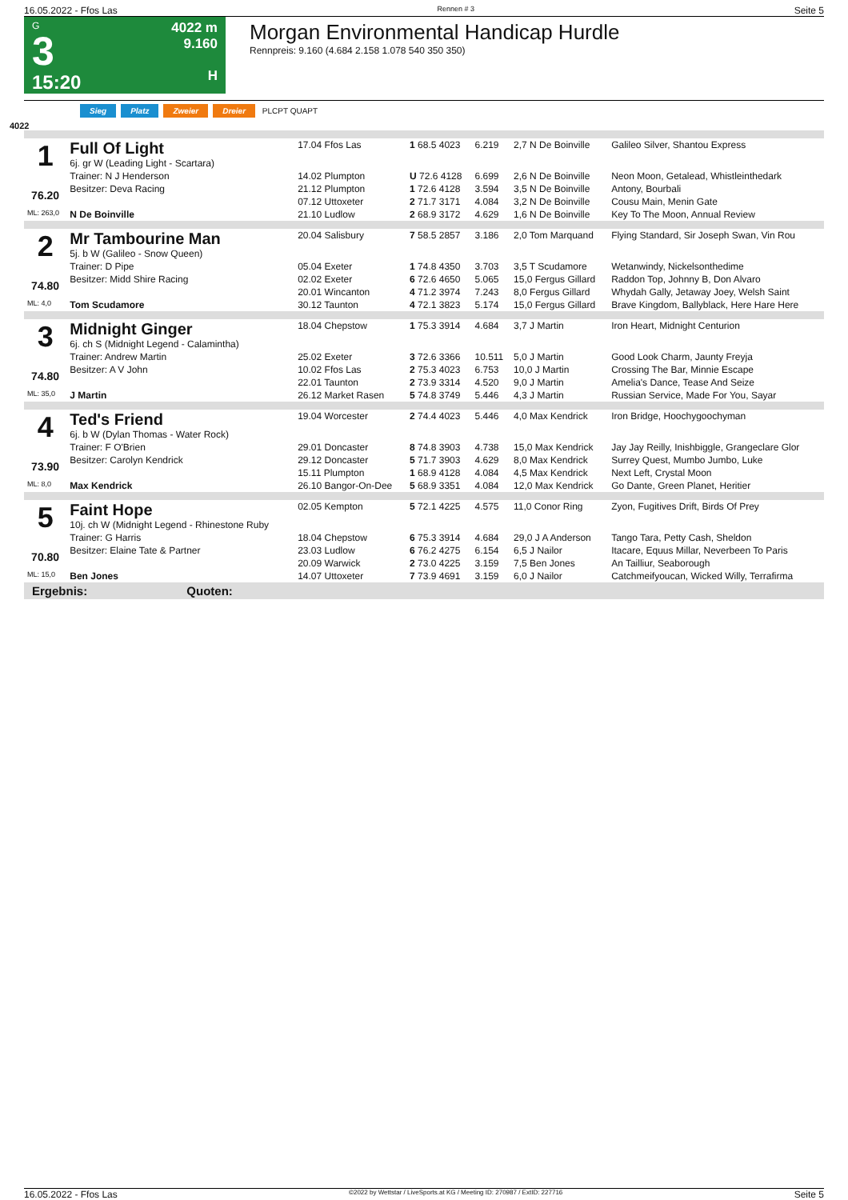16.05.2022 - Ffos Las Rennen # 3 Seite 5
G
3
15:20
4022 m
9.160
H
Morgan Environmental Handicap Hurdle
Rennpreis: 9.160 (4.684 2.158 1.078 540 350 350)
Sieg Platz Zweier Dreier PLCPT QUAPT
4022
| 1 76.20 | Full Of Light 6j. gr W (Leading Light - Scartara) | 17.04 Ffos Las | 1 68.5 4023 | 6.219 | 2,7 N De Boinville | Galileo Silver, Shantou Express |
| | Trainer: N J Henderson | 14.02 Plumpton | U 72.6 4128 | 6.699 | 2,6 N De Boinville | Neon Moon, Getalead, Whistleinthedark |
| | Besitzer: Deva Racing | 21.12 Plumpton | 1 72.6 4128 | 3.594 | 3,5 N De Boinville | Antony, Bourbali |
| | | 07.12 Uttoxeter | 2 71.7 3171 | 4.084 | 3,2 N De Boinville | Cousu Main, Menin Gate |
| ML: 263,0 | N De Boinville | 21.10 Ludlow | 2 68.9 3172 | 4.629 | 1,6 N De Boinville | Key To The Moon, Annual Review |
| 2 74.80 | Mr Tambourine Man 5j. b W (Galileo - Snow Queen) | 20.04 Salisbury | 7 58.5 2857 | 3.186 | 2,0 Tom Marquand | Flying Standard, Sir Joseph Swan, Vin Rou |
| | Trainer: D Pipe | 05.04 Exeter | 1 74.8 4350 | 3.703 | 3,5 T Scudamore | Wetanwindy, Nickelsonthedime |
| | Besitzer: Midd Shire Racing | 02.02 Exeter | 6 72.6 4650 | 5.065 | 15,0 Fergus Gillard | Raddon Top, Johnny B, Don Alvaro |
| | | 20.01 Wincanton | 4 71.2 3974 | 7.243 | 8,0 Fergus Gillard | Whydah Gally, Jetaway Joey, Welsh Saint |
| ML: 4,0 | Tom Scudamore | 30.12 Taunton | 4 72.1 3823 | 5.174 | 15,0 Fergus Gillard | Brave Kingdom, Ballyblack, Here Hare Here |
| 3 74.80 | Midnight Ginger 6j. ch S (Midnight Legend - Calamintha) | 18.04 Chepstow | 1 75.3 3914 | 4.684 | 3,7 J Martin | Iron Heart, Midnight Centurion |
| | Trainer: Andrew Martin | 25.02 Exeter | 3 72.6 3366 | 10.511 | 5,0 J Martin | Good Look Charm, Jaunty Freyja |
| | Besitzer: A V John | 10.02 Ffos Las | 2 75.3 4023 | 6.753 | 10,0 J Martin | Crossing The Bar, Minnie Escape |
| | | 22.01 Taunton | 2 73.9 3314 | 4.520 | 9,0 J Martin | Amelia's Dance, Tease And Seize |
| ML: 35,0 | J Martin | 26.12 Market Rasen | 5 74.8 3749 | 5.446 | 4,3 J Martin | Russian Service, Made For You, Sayar |
| 4 73.90 | Ted's Friend 6j. b W (Dylan Thomas - Water Rock) | 19.04 Worcester | 2 74.4 4023 | 5.446 | 4,0 Max Kendrick | Iron Bridge, Hoochygoochyman |
| | Trainer: F O'Brien | 29.01 Doncaster | 8 74.8 3903 | 4.738 | 15,0 Max Kendrick | Jay Jay Reilly, Inishbiggle, Grangeclare Glor |
| | Besitzer: Carolyn Kendrick | 29.12 Doncaster | 5 71.7 3903 | 4.629 | 8,0 Max Kendrick | Surrey Quest, Mumbo Jumbo, Luke |
| | | 15.11 Plumpton | 1 68.9 4128 | 4.084 | 4,5 Max Kendrick | Next Left, Crystal Moon |
| ML: 8,0 | Max Kendrick | 26.10 Bangor-On-Dee | 5 68.9 3351 | 4.084 | 12,0 Max Kendrick | Go Dante, Green Planet, Heritier |
| 5 70.80 | Faint Hope 10j. ch W (Midnight Legend - Rhinestone Ruby | 02.05 Kempton | 5 72.1 4225 | 4.575 | 11,0 Conor Ring | Zyon, Fugitives Drift, Birds Of Prey |
| | Trainer: G Harris | 18.04 Chepstow | 6 75.3 3914 | 4.684 | 29,0 J A Anderson | Tango Tara, Petty Cash, Sheldon |
| | Besitzer: Elaine Tate & Partner | 23.03 Ludlow | 6 76.2 4275 | 6.154 | 6,5 J Nailor | Itacare, Equus Millar, Neverbeen To Paris |
| | | 20.09 Warwick | 2 73.0 4225 | 3.159 | 7,5 Ben Jones | An Tailliur, Seaborough |
| ML: 15,0 | Ben Jones | 14.07 Uttoxeter | 7 73.9 4691 | 3.159 | 6,0 J Nailor | Catchmeifyoucan, Wicked Willy, Terrafirma |
Ergebnis: Quoten:
16.05.2022 - Ffos Las ©2022 by Wettstar / LiveSports.at KG / Meeting ID: 270987 / ExtID: 227716 Seite 5